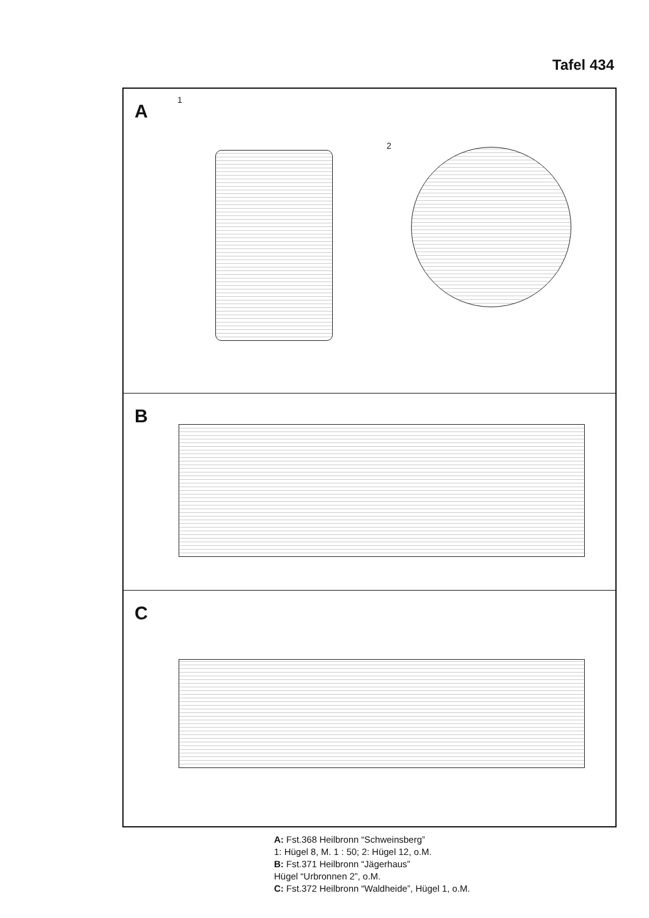Tafel 434
A
1
2
B
C
A: Fst.368 Heilbronn “Schweinsberg”
1: Hügel 8, M. 1 : 50; 2: Hügel 12, o.M.
B: Fst.371 Heilbronn “Jägerhaus”
Hügel “Urbronnen 2”, o.M.
C: Fst.372 Heilbronn “Waldheide”, Hügel 1, o.M.